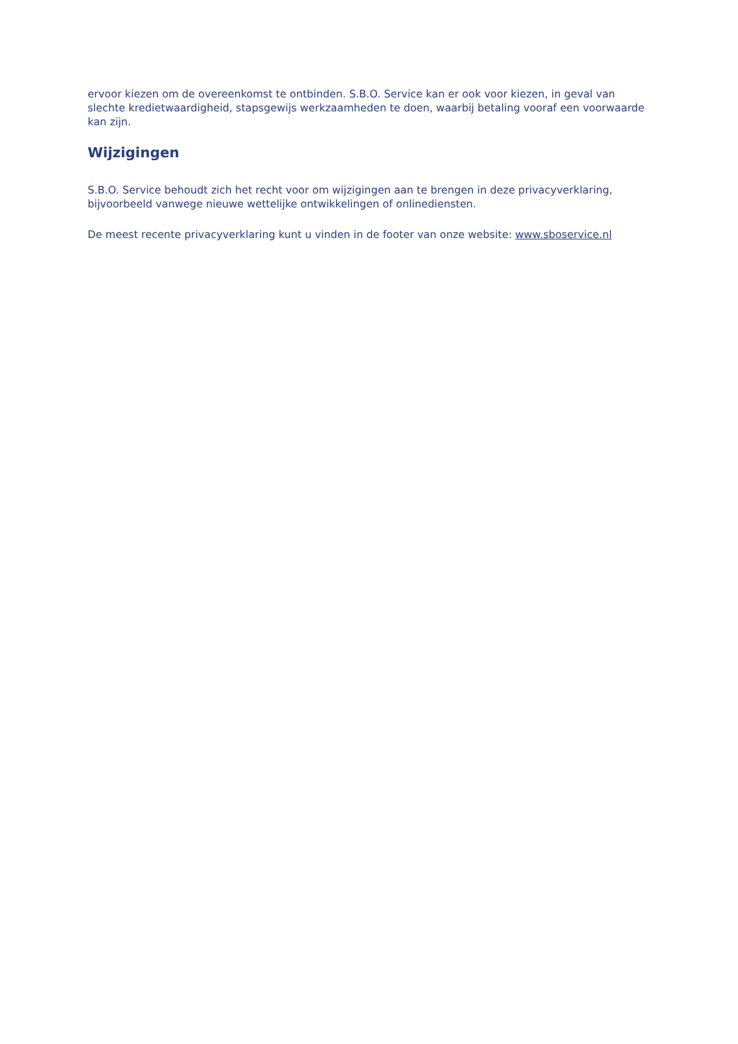ervoor kiezen om de overeenkomst te ontbinden. S.B.O. Service kan er ook voor kiezen, in geval van slechte kredietwaardigheid, stapsgewijs werkzaamheden te doen, waarbij betaling vooraf een voorwaarde kan zijn.
Wijzigingen
S.B.O. Service behoudt zich het recht voor om wijzigingen aan te brengen in deze privacyverklaring, bijvoorbeeld vanwege nieuwe wettelijke ontwikkelingen of onlinediensten.
De meest recente privacyverklaring kunt u vinden in de footer van onze website: www.sboservice.nl